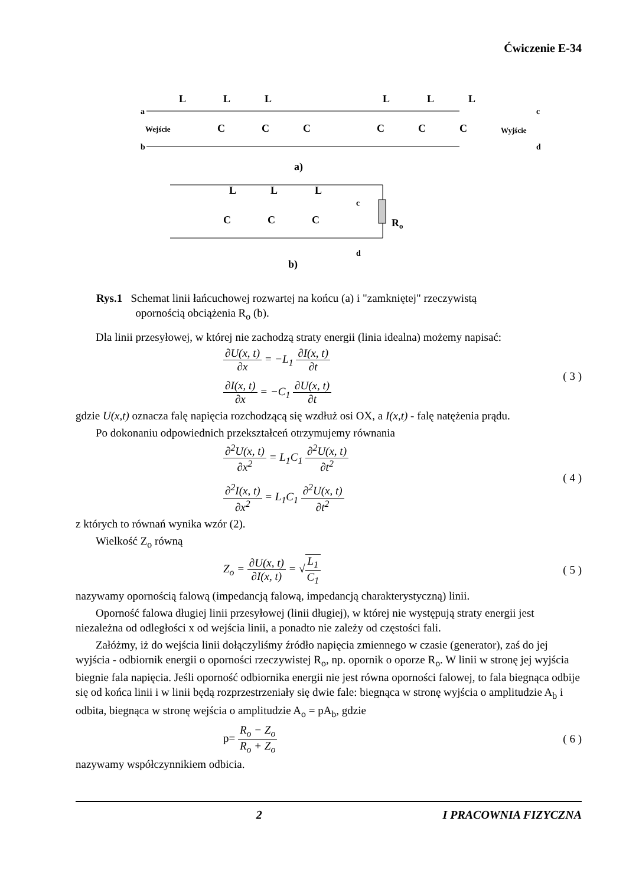Ćwiczenie E-34
L
L
L
L
L
L
a
b
c
d
Wejście
Wyjście
C
C
C
C
C
C
a)
L
L
L
c
C
C
C
Ro
d
b)
Rys.1 Schemat linii łańcuchowej rozwartej na końcu (a) i "zamkniętej" rzeczywistą
opornością obciążenia R<sub>o</sub> (b).
Dla linii przesyłowej, w której nie zachodzą straty energii (linia idealna) możemy napisać:
∂U(x, t) ∂x = −L<sub>1</sub> ∂I(x, t) ∂t
∂I(x, t) ∂x = −C<sub>1</sub> ∂U(x, t) ∂t
( 3 )
gdzie U(x,t) oznacza falę napięcia rozchodzącą się wzdłuż osi OX, a I(x,t) - falę natężenia prądu.
Po dokonaniu odpowiednich przekształceń otrzymujemy równania
∂<sup>2</sup>U(x, t) ∂x<sup>2</sup> = L<sub>1</sub>C<sub>1</sub> ∂<sup>2</sup>U(x, t) ∂t<sup>2</sup>
∂<sup>2</sup>I(x, t) ∂x<sup>2</sup> = L<sub>1</sub>C<sub>1</sub> ∂<sup>2</sup>U(x, t) ∂t<sup>2</sup>
( 4 )
z których to równań wynika wzór (2).
Wielkość Z<sub>o</sub> równą
Z<sub>o</sub> = ∂U(x, t) ∂I(x, t) = √L<sub>1</sub> C<sub>1</sub>
( 5 )
nazywamy opornością falową (impedancją falową, impedancją charakterystyczną) linii.
Oporność falowa długiej linii przesyłowej (linii długiej), w której nie występują straty energii jest niezależna od odległości x od wejścia linii, a ponadto nie zależy od częstości fali.
Załóżmy, iż do wejścia linii dołączyliśmy źródło napięcia zmiennego w czasie (generator), zaś do jej wyjścia - odbiornik energii o oporności rzeczywistej R<sub>o</sub>, np. opornik o oporze R<sub>o</sub>. W linii w stronę jej wyjścia biegnie fala napięcia. Jeśli oporność odbiornika energii nie jest równa oporności falowej, to fala biegnąca odbije się od końca linii i w linii będą rozprzestrzeniały się dwie fale: biegnąca w stronę wyjścia o amplitudzie A<sub>b</sub> i odbita, biegnąca w stronę wejścia o amplitudzie A<sub>o</sub> = pA<sub>b</sub>, gdzie
p= R<sub>o</sub> − Z<sub>o</sub> R<sub>o</sub> + Z<sub>o</sub> ( 6 )
nazywamy współczynnikiem odbicia.
2 I PRACOWNIA FIZYCZNA